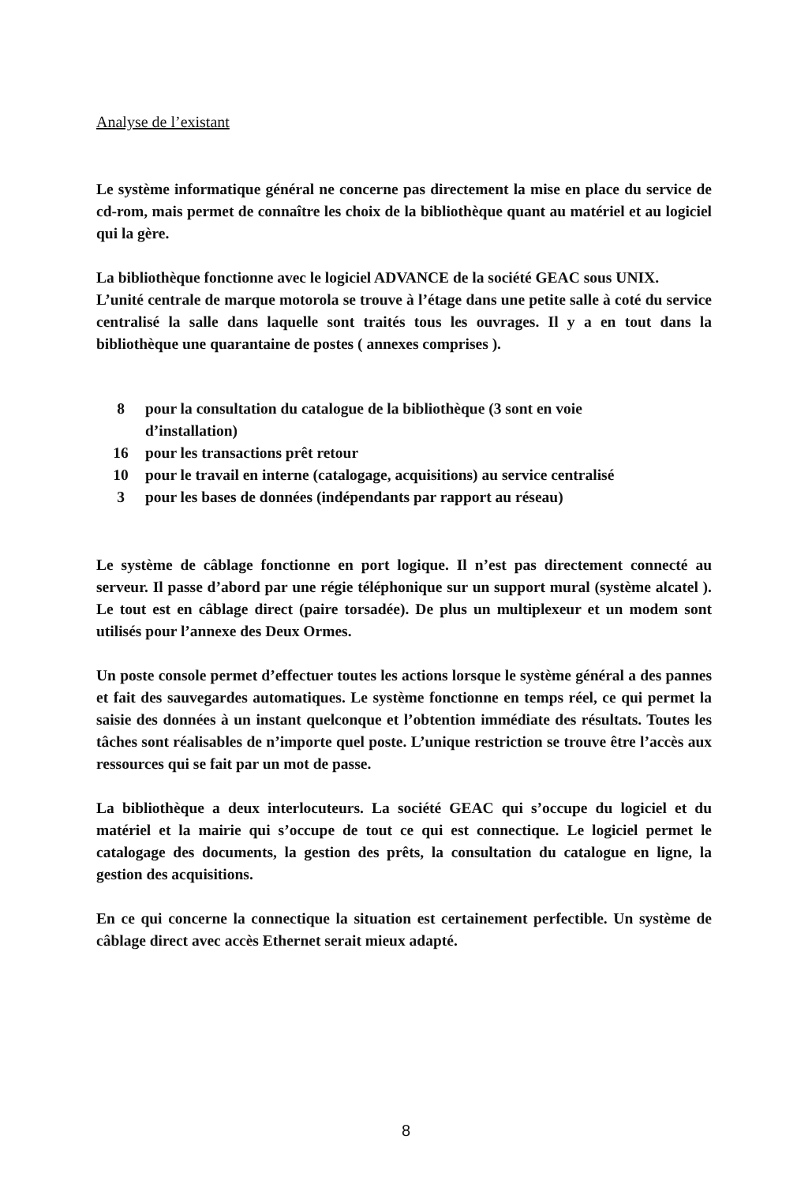Analyse de l’existant
Le système informatique général ne concerne pas directement la mise en place du service de cd-rom, mais permet de connaître les choix de la bibliothèque quant au matériel et au logiciel qui la gère.
La bibliothèque fonctionne avec le logiciel ADVANCE de la société GEAC sous UNIX.
L’unité centrale de marque motorola se trouve à l’étage dans une petite salle à coté du service centralisé la salle dans laquelle sont traités tous les ouvrages. Il y a en tout dans la bibliothèque une quarantaine de postes ( annexes comprises ).
| 8 | pour la consultation du catalogue de la bibliothèque (3 sont en voie d’installation) |
| 16 | pour les transactions prêt retour |
| 10 | pour le travail en interne (catalogage, acquisitions) au service centralisé |
| 3 | pour les bases de données (indépendants par rapport au réseau) |
Le système de câblage fonctionne en port logique. Il n’est pas directement connecté au serveur. Il passe d’abord par une régie téléphonique sur un support mural (système alcatel ). Le tout est en câblage direct (paire torsadée). De plus un multiplexeur et un modem sont utilisés pour l’annexe des Deux Ormes.
Un poste console permet d’effectuer toutes les actions lorsque le système général a des pannes et fait des sauvegardes automatiques. Le système fonctionne en temps réel, ce qui permet la saisie des données à un instant quelconque et l’obtention immédiate des résultats. Toutes les tâches sont réalisables de n’importe quel poste. L’unique restriction se trouve être l’accès aux ressources qui se fait par un mot de passe.
La bibliothèque a deux interlocuteurs. La société GEAC qui s’occupe du logiciel et du matériel et la mairie qui s’occupe de tout ce qui est connectique. Le logiciel permet le catalogage des documents, la gestion des prêts, la consultation du catalogue en ligne, la gestion des acquisitions.
En ce qui concerne la connectique la situation est certainement perfectible. Un système de câblage direct avec accès Ethernet serait mieux adapté.
8